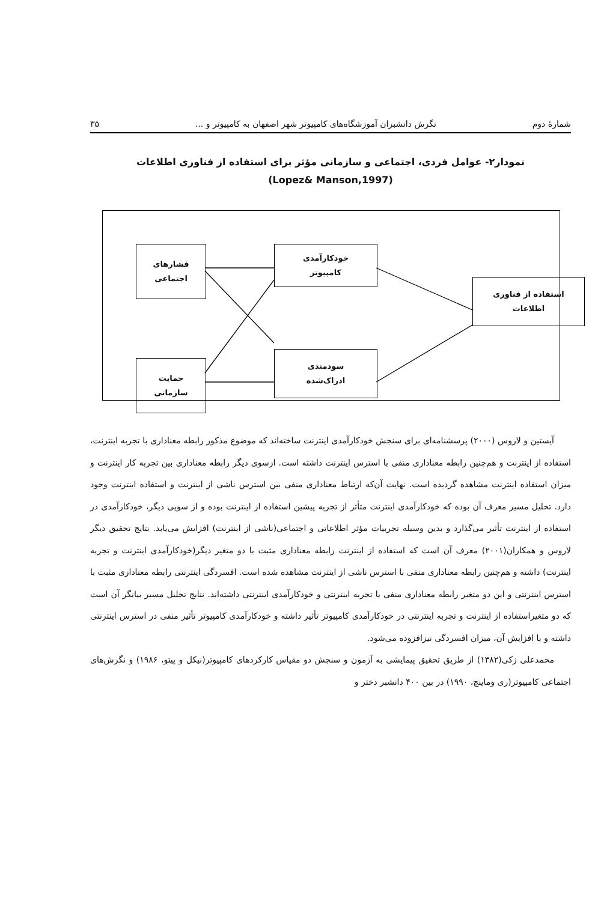شمارهٔ دوم نگرش دانشبران آموزشگاه‌های کامپیوتر شهر اصفهان به کامپیوتر و ... ۳۵
نمودار۲- عوامل فردی، اجتماعی و سازمانی مؤثر برای استفاده از فناوری اطلاعات
(Lopez& Manson,1997)
فشارهای
اجتماعی
حمایت
سازمانی
خودکارآمدی
کامپیوتر
سودمندی
ادراک‌شده
استفاده از فناوری
اطلاعات
آیستین و لاروس (۲۰۰۰) پرسشنامه‌ای برای سنجش خودکارآمدی اینترنت ساخته‌اند که موضوع مذکور رابطه معناداری با تجربه اینترنت، استفاده از اینترنت و هم‌چنین رابطه معناداری منفی با استرس اینترنت داشته است. ازسوی دیگر رابطه معناداری بین تجربه کار اینترنت و میزان استفاده اینترنت مشاهده گردیده است. نهایت آن‌که ارتباط معناداری منفی بین استرس ناشی از اینترنت و استفاده اینترنت وجود دارد. تحلیل مسیر معرف آن بوده که خودکارآمدی اینترنت متأثر از تجربه پیشین استفاده از اینترنت بوده و از سویی دیگر، خودکارآمدی در استفاده از اینترنت تأثیر می‌گذارد و بدین وسیله تجربیات مؤثر اطلاعاتی و اجتماعی(ناشی از اینترنت) افزایش می‌یابد. نتایج تحقیق دیگر لاروس و همکاران(۲۰۰۱) معرف آن است که استفاده از اینترنت رابطه معناداری مثبت با دو متغیر دیگر(خودکارآمدی اینترنت و تجربه اینترنت) داشته و هم‌چنین رابطه معناداری منفی با استرس ناشی از اینترنت مشاهده شده است. افسردگی اینترنتی رابطه معناداری مثبت با استرس اینترنتی و این دو متغیر رابطه معناداری منفی با تجربه اینترنتی و خودکارآمدی اینترنتی داشته‌اند. نتایج تحلیل مسیر بیانگر آن است که دو متغیراستفاده از اینترنت و تجربه اینترنتی در خودکارآمدی کامپیوتر تأثیر داشته و خودکارآمدی کامپیوتر تأثیر منفی در استرس اینترنتی داشته و با افزایش آن، میزان افسردگی نیزافزوده می‌شود.
محمدعلی زکی(۱۳۸۲) از طریق تحقیق پیمایشی به آزمون و سنجش دو مقیاس کارکردهای کامپیوتر(نیکل و پیتو، ۱۹۸۶) و نگرش‌های اجتماعی کامپیوتر(ری وماینچ، ۱۹۹۰) در بین ۴۰۰ دانشبر دختر و